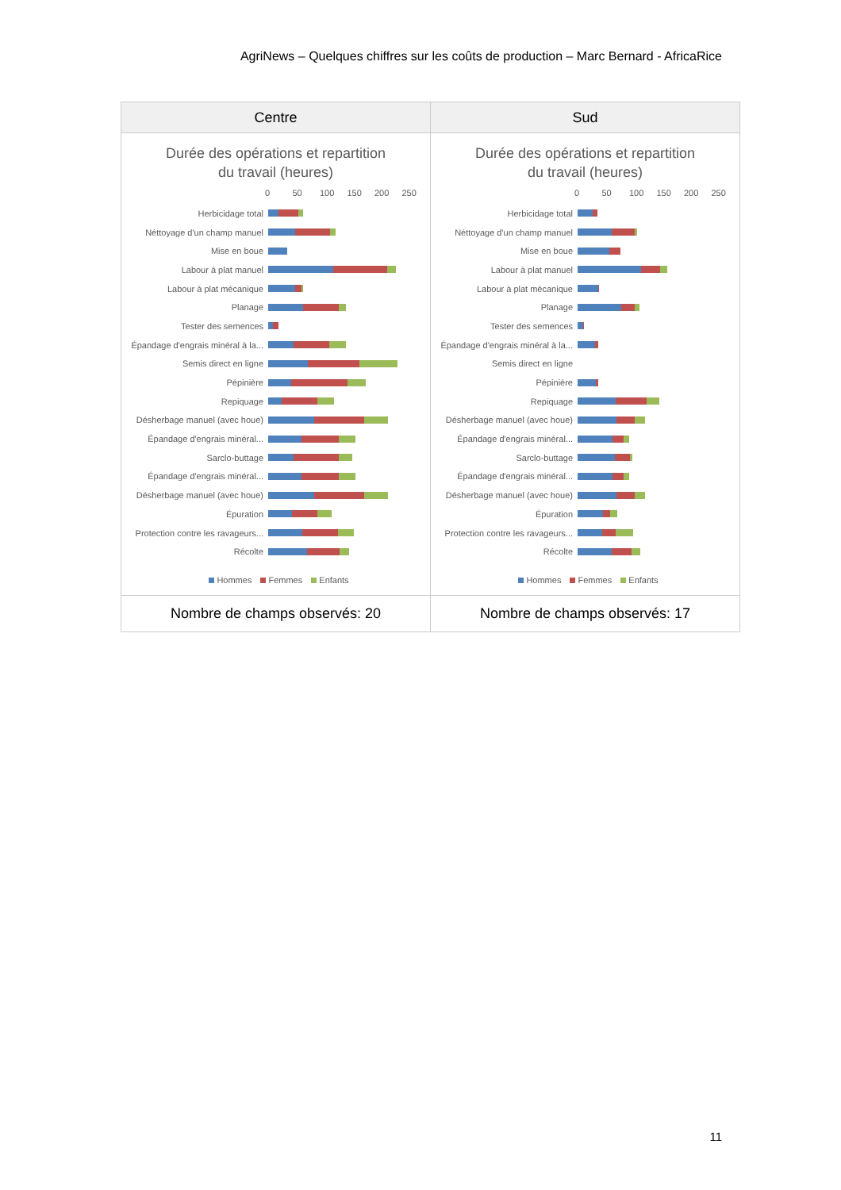AgriNews – Quelques chiffres sur les coûts de production – Marc Bernard - AfricaRice
| Centre | Sud |
| --- | --- |
| Durée des opérations et repartition du travail (heures) 0 50 100 150 200 250 Herbicidage total Néttoyage d'un champ manuel Mise en boue Labour à plat manuel Labour à plat mécanique Planage Tester des semences Épandage d'engrais minéral à la... Semis direct en ligne Pépinière Repiquage Désherbage manuel (avec houe) Épandage d'engrais minéral... Sarclo-buttage Épandage d'engrais minéral... Désherbage manuel (avec houe) Épuration Protection contre les ravageurs... Récolte Hommes Femmes Enfants | Durée des opérations et repartition du travail (heures) 0 50 100 150 200 250 Herbicidage total Néttoyage d'un champ manuel Mise en boue Labour à plat manuel Labour à plat mécanique Planage Tester des semences Épandage d'engrais minéral à la... Semis direct en ligne Pépinière Repiquage Désherbage manuel (avec houe) Épandage d'engrais minéral... Sarclo-buttage Épandage d'engrais minéral... Désherbage manuel (avec houe) Épuration Protection contre les ravageurs... Récolte Hommes Femmes Enfants |
| Nombre de champs observés: 20 | Nombre de champs observés: 17 |
11